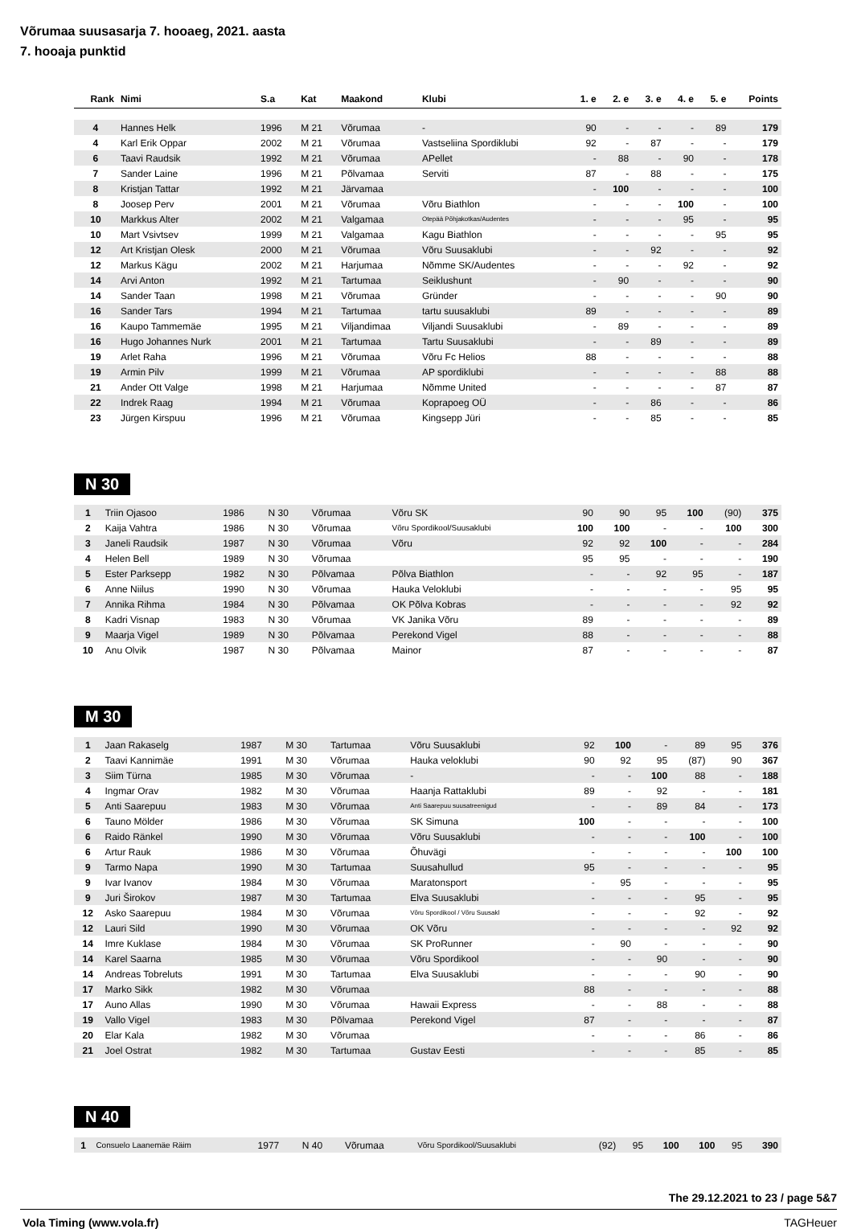Võrumaa suusasarja 7. hooaeg, 2021. aasta
7. hooaja punktid
| Rank | Nimi | S.a | Kat | Maakond | Klubi | 1. e | 2. e | 3. e | 4. e | 5. e | Points |
| --- | --- | --- | --- | --- | --- | --- | --- | --- | --- | --- | --- |
| 4 | Hannes Helk | 1996 | M 21 | Võrumaa | - | 90 | - | - | - | 89 | 179 |
| 4 | Karl Erik Oppar | 2002 | M 21 | Võrumaa | Vastseliina Spordiklubi | 92 | - | 87 | - | - | 179 |
| 6 | Taavi Raudsik | 1992 | M 21 | Võrumaa | APellet | - | 88 | - | 90 | - | 178 |
| 7 | Sander Laine | 1996 | M 21 | Põlvamaa | Serviti | 87 | - | 88 | - | - | 175 |
| 8 | Kristjan Tattar | 1992 | M 21 | Järvamaa | | - | 100 | - | - | - | 100 |
| 8 | Joosep Perv | 2001 | M 21 | Võrumaa | Võru Biathlon | - | - | - | 100 | - | 100 |
| 10 | Markkus Alter | 2002 | M 21 | Valgamaa | Otepää Põhjakotkas/Audentes | - | - | - | 95 | - | 95 |
| 10 | Mart Vsivtsev | 1999 | M 21 | Valgamaa | Kagu Biathlon | - | - | - | - | 95 | 95 |
| 12 | Art Kristjan Olesk | 2000 | M 21 | Võrumaa | Võru Suusaklubi | - | - | 92 | - | - | 92 |
| 12 | Markus Kägu | 2002 | M 21 | Harjumaa | Nõmme SK/Audentes | - | - | - | 92 | - | 92 |
| 14 | Arvi Anton | 1992 | M 21 | Tartumaa | Seiklushunt | - | 90 | - | - | - | 90 |
| 14 | Sander Taan | 1998 | M 21 | Võrumaa | Gründer | - | - | - | - | 90 | 90 |
| 16 | Sander Tars | 1994 | M 21 | Tartumaa | tartu suusaklubi | 89 | - | - | - | - | 89 |
| 16 | Kaupo Tammemäe | 1995 | M 21 | Viljandimaa | Viljandi Suusaklubi | - | 89 | - | - | - | 89 |
| 16 | Hugo Johannes Nurk | 2001 | M 21 | Tartumaa | Tartu Suusaklubi | - | - | 89 | - | - | 89 |
| 19 | Arlet Raha | 1996 | M 21 | Võrumaa | Võru Fc Helios | 88 | - | - | - | - | 88 |
| 19 | Armin Pilv | 1999 | M 21 | Võrumaa | AP spordiklubi | - | - | - | - | 88 | 88 |
| 21 | Ander Ott Valge | 1998 | M 21 | Harjumaa | Nõmme United | - | - | - | - | 87 | 87 |
| 22 | Indrek Raag | 1994 | M 21 | Võrumaa | Koprapoeg OÜ | - | - | 86 | - | - | 86 |
| 23 | Jürgen Kirspuu | 1996 | M 21 | Võrumaa | Kingsepp Jüri | - | - | 85 | - | - | 85 |
N 30
| 1 | Triin Ojasoo | 1986 | N 30 | Võrumaa | Võru SK | 90 | 90 | 95 | 100 | (90) | 375 |
| 2 | Kaija Vahtra | 1986 | N 30 | Võrumaa | Võru Spordikool/Suusaklubi | 100 | 100 | - | - | 100 | 300 |
| 3 | Janeli Raudsik | 1987 | N 30 | Võrumaa | Võru | 92 | 92 | 100 | - | - | 284 |
| 4 | Helen Bell | 1989 | N 30 | Võrumaa | | 95 | 95 | - | - | - | 190 |
| 5 | Ester Parksepp | 1982 | N 30 | Põlvamaa | Põlva Biathlon | - | - | 92 | 95 | - | 187 |
| 6 | Anne Niilus | 1990 | N 30 | Võrumaa | Hauka Veloklubi | - | - | - | - | 95 | 95 |
| 7 | Annika Rihma | 1984 | N 30 | Põlvamaa | OK Põlva Kobras | - | - | - | - | 92 | 92 |
| 8 | Kadri Visnap | 1983 | N 30 | Võrumaa | VK Janika Võru | 89 | - | - | - | - | 89 |
| 9 | Maarja Vigel | 1989 | N 30 | Põlvamaa | Perekond Vigel | 88 | - | - | - | - | 88 |
| 10 | Anu Olvik | 1987 | N 30 | Põlvamaa | Mainor | 87 | - | - | - | - | 87 |
M 30
| 1 | Jaan Rakaselg | 1987 | M 30 | Tartumaa | Võru Suusaklubi | 92 | 100 | - | 89 | 95 | 376 |
| 2 | Taavi Kannimäe | 1991 | M 30 | Võrumaa | Hauka veloklubi | 90 | 92 | 95 | (87) | 90 | 367 |
| 3 | Siim Türna | 1985 | M 30 | Võrumaa | - | - | - | 100 | 88 | - | 188 |
| 4 | Ingmar Orav | 1982 | M 30 | Võrumaa | Haanja Rattaklubi | 89 | - | 92 | - | - | 181 |
| 5 | Anti Saarepuu | 1983 | M 30 | Võrumaa | Anti Saarepuu suusatreenigud | - | - | 89 | 84 | - | 173 |
| 6 | Tauno Mölder | 1986 | M 30 | Võrumaa | SK Simuna | 100 | - | - | - | - | 100 |
| 6 | Raido Ränkel | 1990 | M 30 | Võrumaa | Võru Suusaklubi | - | - | - | 100 | - | 100 |
| 6 | Artur Rauk | 1986 | M 30 | Võrumaa | Õhuvägi | - | - | - | - | 100 | 100 |
| 9 | Tarmo Napa | 1990 | M 30 | Tartumaa | Suusahullud | 95 | - | - | - | - | 95 |
| 9 | Ivar Ivanov | 1984 | M 30 | Võrumaa | Maratonsport | - | 95 | - | - | - | 95 |
| 9 | Juri Širokov | 1987 | M 30 | Tartumaa | Elva Suusaklubi | - | - | - | 95 | - | 95 |
| 12 | Asko Saarepuu | 1984 | M 30 | Võrumaa | Võru Spordikool / Võru Suusakl | - | - | - | 92 | - | 92 |
| 12 | Lauri Sild | 1990 | M 30 | Võrumaa | OK Võru | - | - | - | - | 92 | 92 |
| 14 | Imre Kuklase | 1984 | M 30 | Võrumaa | SK ProRunner | - | 90 | - | - | - | 90 |
| 14 | Karel Saarna | 1985 | M 30 | Võrumaa | Võru Spordikool | - | - | 90 | - | - | 90 |
| 14 | Andreas Tobreluts | 1991 | M 30 | Tartumaa | Elva Suusaklubi | - | - | - | 90 | - | 90 |
| 17 | Marko Sikk | 1982 | M 30 | Võrumaa | | 88 | - | - | - | - | 88 |
| 17 | Auno Allas | 1990 | M 30 | Võrumaa | Hawaii Express | - | - | 88 | - | - | 88 |
| 19 | Vallo Vigel | 1983 | M 30 | Põlvamaa | Perekond Vigel | 87 | - | - | - | - | 87 |
| 20 | Elar Kala | 1982 | M 30 | Võrumaa | | - | - | - | 86 | - | 86 |
| 21 | Joel Ostrat | 1982 | M 30 | Tartumaa | Gustav Eesti | - | - | - | 85 | - | 85 |
N 40
| 1 | Consuelo Laanemäe Räim | 1977 | N 40 | Võrumaa | Võru Spordikool/Suusaklubi | (92) | 95 | 100 | 100 | 95 | 390 |
The 29.12.2021 to 23 / page 5&7
Vola Timing (www.vola.fr) TAGHeuer